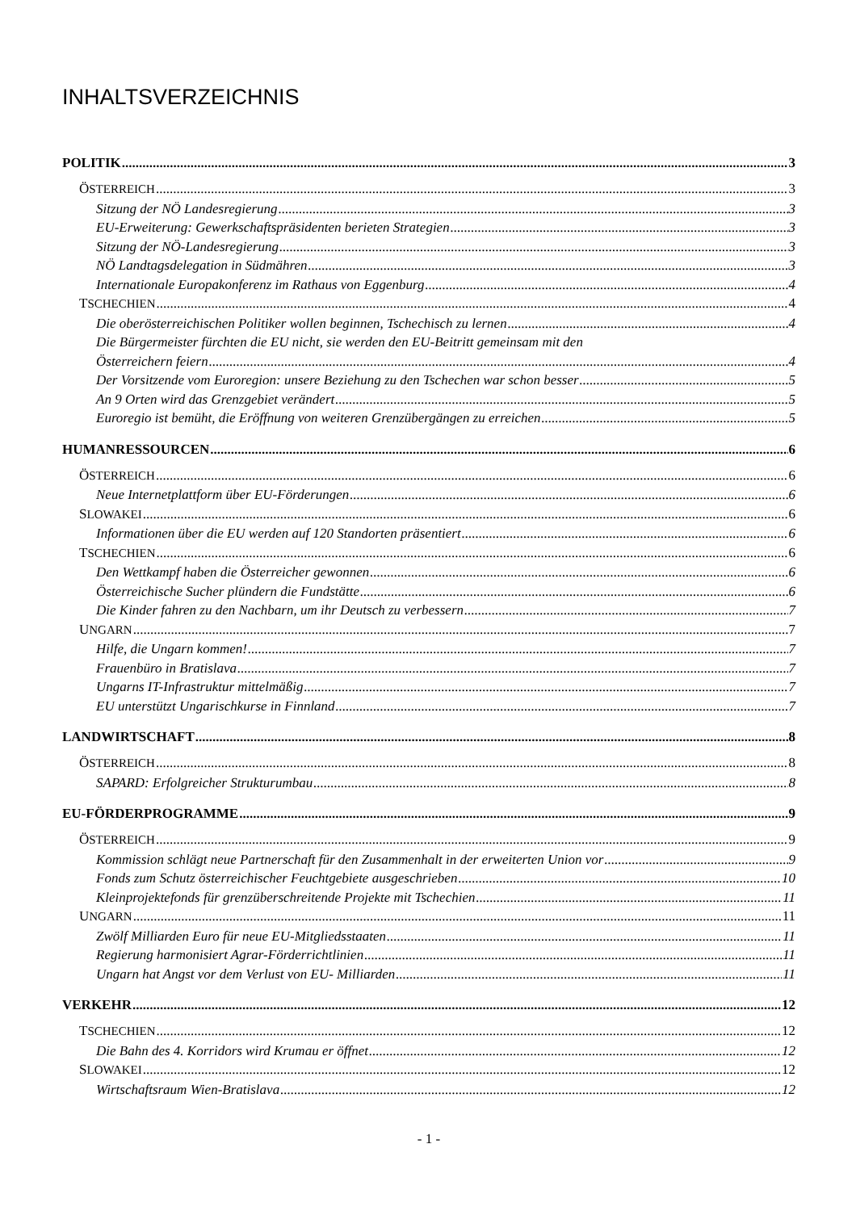INHALTSVERZEICHNIS
POLITIK 3
ÖSTERREICH 3
Sitzung der NÖ Landesregierung 3
EU-Erweiterung: Gewerkschaftspräsidenten berieten Strategien 3
Sitzung der NÖ-Landesregierung 3
NÖ Landtagsdelegation in Südmähren 3
Internationale Europakonferenz im Rathaus von Eggenburg 4
TSCHECHIEN 4
Die oberösterreichischen Politiker wollen beginnen, Tschechisch zu lernen 4
Die Bürgermeister fürchten die EU nicht, sie werden den EU-Beitritt gemeinsam mit den
Österreichern feiern 4
Der Vorsitzende vom Euroregion: unsere Beziehung zu den Tschechen war schon besser 5
An 9 Orten wird das Grenzgebiet verändert 5
Euroregio ist bemüht, die Eröffnung von weiteren Grenzübergängen zu erreichen 5
HUMANRESSOURCEN 6
ÖSTERREICH 6
Neue Internetplattform über EU-Förderungen 6
SLOWAKEI 6
Informationen über die EU werden auf 120 Standorten präsentiert 6
TSCHECHIEN 6
Den Wettkampf haben die Österreicher gewonnen 6
Österreichische Sucher plündern die Fundstätte 6
Die Kinder fahren zu den Nachbarn, um ihr Deutsch zu verbessern 7
UNGARN 7
Hilfe, die Ungarn kommen! 7
Frauenbüro in Bratislava 7
Ungarns IT-Infrastruktur mittelmäßig 7
EU unterstützt Ungarischkurse in Finnland 7
LANDWIRTSCHAFT 8
ÖSTERREICH 8
SAPARD: Erfolgreicher Strukturumbau 8
EU-FÖRDERPROGRAMME 9
ÖSTERREICH 9
Kommission schlägt neue Partnerschaft für den Zusammenhalt in der erweiterten Union vor 9
Fonds zum Schutz österreichischer Feuchtgebiete ausgeschrieben 10
Kleinprojektefonds für grenzüberschreitende Projekte mit Tschechien 11
UNGARN 11
Zwölf Milliarden Euro für neue EU-Mitgliedsstaaten 11
Regierung harmonisiert Agrar-Förderrichtlinien 11
Ungarn hat Angst vor dem Verlust von EU- Milliarden 11
VERKEHR 12
TSCHECHIEN 12
Die Bahn des 4. Korridors wird Krumau er öffnet 12
SLOWAKEI 12
Wirtschaftsraum Wien-Bratislava 12
- 1 -